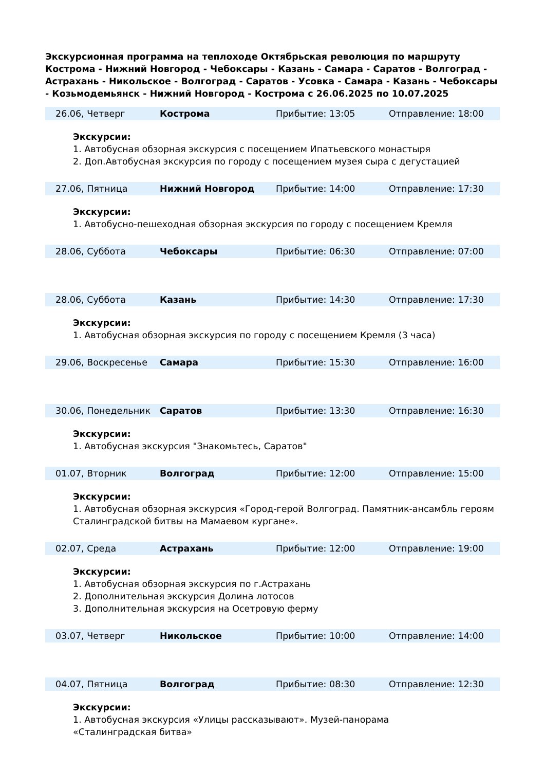Экскурсионная программа на теплоходе Октябрьская революция по маршруту Кострома - Нижний Новгород - Чебоксары - Казань - Самара - Саратов - Волгоград - Астрахань - Никольское - Волгоград - Саратов - Усовка - Самара - Казань - Чебоксары - Козьмодемьянск - Нижний Новгород - Кострома с 26.06.2025 по 10.07.2025
| 26.06, Четверг | Кострома | Прибытие: 13:05 | Отправление: 18:00 |
Экскурсии:
1. Автобусная обзорная экскурсия с посещением Ипатьевского монастыря
2. Доп.Автобусная экскурсия по городу с посещением музея сыра с дегустацией
| 27.06, Пятница | Нижний Новгород | Прибытие: 14:00 | Отправление: 17:30 |
Экскурсии:
1. Автобусно-пешеходная обзорная экскурсия по городу с посещением Кремля
| 28.06, Суббота | Чебоксары | Прибытие: 06:30 | Отправление: 07:00 |
| 28.06, Суббота | Казань | Прибытие: 14:30 | Отправление: 17:30 |
Экскурсии:
1. Автобусная обзорная экскурсия по городу с посещением Кремля (3 часа)
| 29.06, Воскресенье | Самара | Прибытие: 15:30 | Отправление: 16:00 |
| 30.06, Понедельник | Саратов | Прибытие: 13:30 | Отправление: 16:30 |
Экскурсии:
1. Автобусная экскурсия "Знакомьтесь, Саратов"
| 01.07, Вторник | Волгоград | Прибытие: 12:00 | Отправление: 15:00 |
Экскурсии:
1. Автобусная обзорная экскурсия «Город-герой Волгоград. Памятник-ансамбль героям Сталинградской битвы на Мамаевом кургане».
| 02.07, Среда | Астрахань | Прибытие: 12:00 | Отправление: 19:00 |
Экскурсии:
1. Автобусная обзорная экскурсия по г.Астрахань
2. Дополнительная экскурсия Долина лотосов
3. Дополнительная экскурсия на Осетровую ферму
| 03.07, Четверг | Никольское | Прибытие: 10:00 | Отправление: 14:00 |
| 04.07, Пятница | Волгоград | Прибытие: 08:30 | Отправление: 12:30 |
Экскурсии:
1. Автобусная экскурсия «Улицы рассказывают». Музей-панорама
«Сталинградская битва»